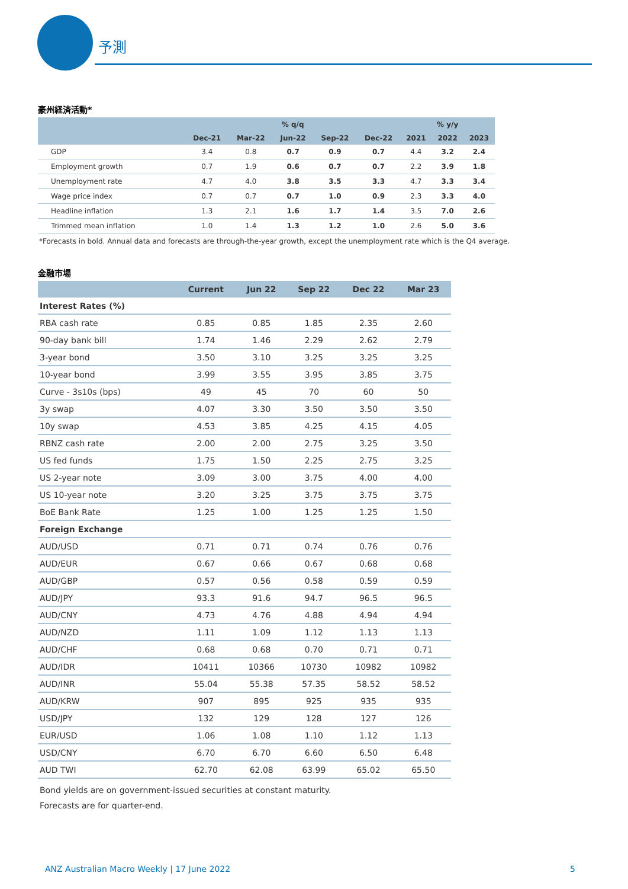予測
豪州経済活動*
| | % q/q | | | | | % y/y | | |
| --- | --- | --- | --- | --- | --- | --- | --- | --- |
| | Dec-21 | Mar-22 | Jun-22 | Sep-22 | Dec-22 | 2021 | 2022 | 2023 |
| GDP | 3.4 | 0.8 | 0.7 | 0.9 | 0.7 | 4.4 | 3.2 | 2.4 |
| Employment growth | 0.7 | 1.9 | 0.6 | 0.7 | 0.7 | 2.2 | 3.9 | 1.8 |
| Unemployment rate | 4.7 | 4.0 | 3.8 | 3.5 | 3.3 | 4.7 | 3.3 | 3.4 |
| Wage price index | 0.7 | 0.7 | 0.7 | 1.0 | 0.9 | 2.3 | 3.3 | 4.0 |
| Headline inflation | 1.3 | 2.1 | 1.6 | 1.7 | 1.4 | 3.5 | 7.0 | 2.6 |
| Trimmed mean inflation | 1.0 | 1.4 | 1.3 | 1.2 | 1.0 | 2.6 | 5.0 | 3.6 |
*Forecasts in bold. Annual data and forecasts are through-the-year growth, except the unemployment rate which is the Q4 average.
金融市場
| | Current | Jun 22 | Sep 22 | Dec 22 | Mar 23 |
| --- | --- | --- | --- | --- | --- |
| Interest Rates (%) | | | | | |
| RBA cash rate | 0.85 | 0.85 | 1.85 | 2.35 | 2.60 |
| 90-day bank bill | 1.74 | 1.46 | 2.29 | 2.62 | 2.79 |
| 3-year bond | 3.50 | 3.10 | 3.25 | 3.25 | 3.25 |
| 10-year bond | 3.99 | 3.55 | 3.95 | 3.85 | 3.75 |
| Curve - 3s10s (bps) | 49 | 45 | 70 | 60 | 50 |
| 3y swap | 4.07 | 3.30 | 3.50 | 3.50 | 3.50 |
| 10y swap | 4.53 | 3.85 | 4.25 | 4.15 | 4.05 |
| RBNZ cash rate | 2.00 | 2.00 | 2.75 | 3.25 | 3.50 |
| US fed funds | 1.75 | 1.50 | 2.25 | 2.75 | 3.25 |
| US 2-year note | 3.09 | 3.00 | 3.75 | 4.00 | 4.00 |
| US 10-year note | 3.20 | 3.25 | 3.75 | 3.75 | 3.75 |
| BoE Bank Rate | 1.25 | 1.00 | 1.25 | 1.25 | 1.50 |
| Foreign Exchange | | | | | |
| AUD/USD | 0.71 | 0.71 | 0.74 | 0.76 | 0.76 |
| AUD/EUR | 0.67 | 0.66 | 0.67 | 0.68 | 0.68 |
| AUD/GBP | 0.57 | 0.56 | 0.58 | 0.59 | 0.59 |
| AUD/JPY | 93.3 | 91.6 | 94.7 | 96.5 | 96.5 |
| AUD/CNY | 4.73 | 4.76 | 4.88 | 4.94 | 4.94 |
| AUD/NZD | 1.11 | 1.09 | 1.12 | 1.13 | 1.13 |
| AUD/CHF | 0.68 | 0.68 | 0.70 | 0.71 | 0.71 |
| AUD/IDR | 10411 | 10366 | 10730 | 10982 | 10982 |
| AUD/INR | 55.04 | 55.38 | 57.35 | 58.52 | 58.52 |
| AUD/KRW | 907 | 895 | 925 | 935 | 935 |
| USD/JPY | 132 | 129 | 128 | 127 | 126 |
| EUR/USD | 1.06 | 1.08 | 1.10 | 1.12 | 1.13 |
| USD/CNY | 6.70 | 6.70 | 6.60 | 6.50 | 6.48 |
| AUD TWI | 62.70 | 62.08 | 63.99 | 65.02 | 65.50 |
Bond yields are on government-issued securities at constant maturity.
Forecasts are for quarter-end.
ANZ Australian Macro Weekly | 17 June 2022 5